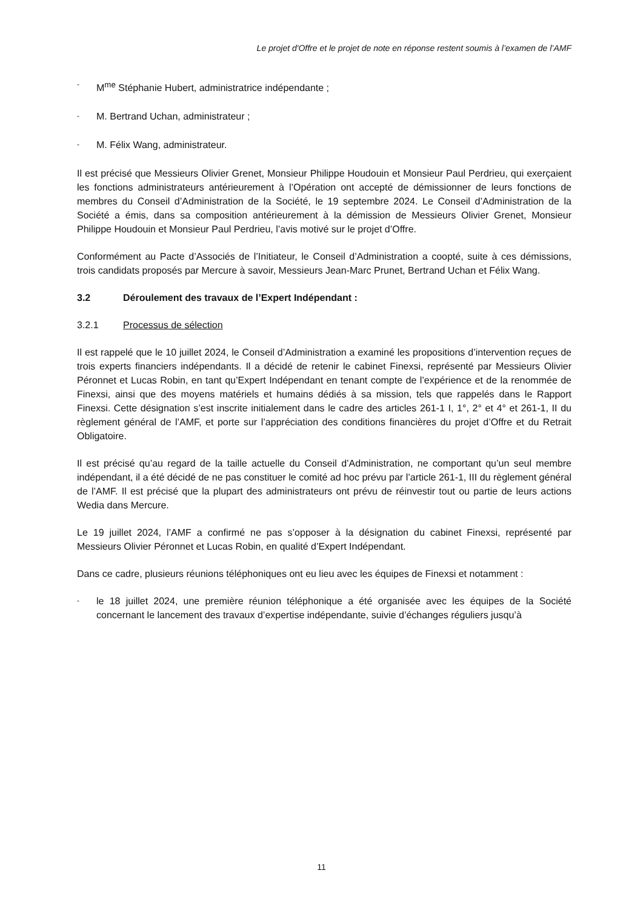Le projet d'Offre et le projet de note en réponse restent soumis à l’examen de l’AMF
- M<sup>me</sup> Stéphanie Hubert, administratrice indépendante ;
- M. Bertrand Uchan, administrateur ;
- M. Félix Wang, administrateur.
Il est précisé que Messieurs Olivier Grenet, Monsieur Philippe Houdouin et Monsieur Paul Perdrieu, qui exerçaient les fonctions administrateurs antérieurement à l’Opération ont accepté de démissionner de leurs fonctions de membres du Conseil d’Administration de la Société, le 19 septembre 2024. Le Conseil d’Administration de la Société a émis, dans sa composition antérieurement à la démission de Messieurs Olivier Grenet, Monsieur Philippe Houdouin et Monsieur Paul Perdrieu, l’avis motivé sur le projet d’Offre.
Conformément au Pacte d’Associés de l’Initiateur, le Conseil d’Administration a coopté, suite à ces démissions, trois candidats proposés par Mercure à savoir, Messieurs Jean-Marc Prunet, Bertrand Uchan et Félix Wang.
3.2 Déroulement des travaux de l’Expert Indépendant :
3.2.1 Processus de sélection
Il est rappelé que le 10 juillet 2024, le Conseil d’Administration a examiné les propositions d’intervention reçues de trois experts financiers indépendants. Il a décidé de retenir le cabinet Finexsi, représenté par Messieurs Olivier Péronnet et Lucas Robin, en tant qu’Expert Indépendant en tenant compte de l’expérience et de la renommée de Finexsi, ainsi que des moyens matériels et humains dédiés à sa mission, tels que rappelés dans le Rapport Finexsi. Cette désignation s’est inscrite initialement dans le cadre des articles 261-1 I, 1°, 2° et 4° et 261-1, II du règlement général de l’AMF, et porte sur l’appréciation des conditions financières du projet d’Offre et du Retrait Obligatoire.
Il est précisé qu’au regard de la taille actuelle du Conseil d’Administration, ne comportant qu’un seul membre indépendant, il a été décidé de ne pas constituer le comité ad hoc prévu par l’article 261-1, III du règlement général de l’AMF. Il est précisé que la plupart des administrateurs ont prévu de réinvestir tout ou partie de leurs actions Wedia dans Mercure.
Le 19 juillet 2024, l’AMF a confirmé ne pas s’opposer à la désignation du cabinet Finexsi, représenté par Messieurs Olivier Péronnet et Lucas Robin, en qualité d’Expert Indépendant.
Dans ce cadre, plusieurs réunions téléphoniques ont eu lieu avec les équipes de Finexsi et notamment :
- le 18 juillet 2024, une première réunion téléphonique a été organisée avec les équipes de la Société concernant le lancement des travaux d’expertise indépendante, suivie d’échanges réguliers jusqu’à
11